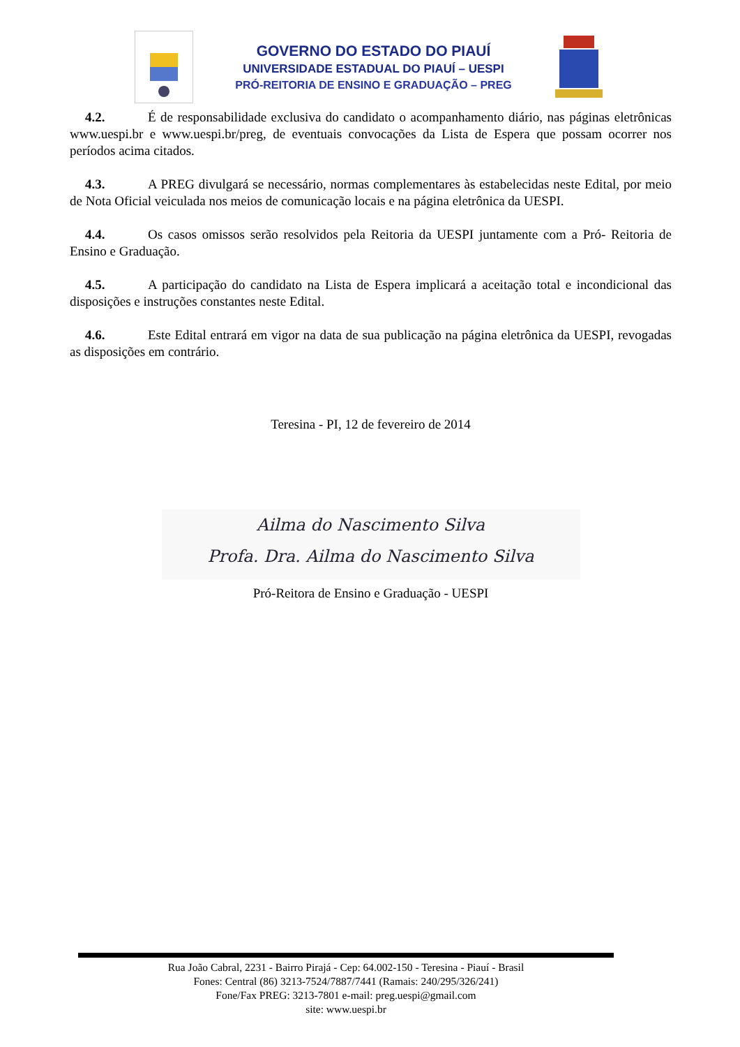GOVERNO DO ESTADO DO PIAUÍ
UNIVERSIDADE ESTADUAL DO PIAUÍ – UESPI
PRÓ-REITORIA DE ENSINO E GRADUAÇÃO – PREG
4.2. É de responsabilidade exclusiva do candidato o acompanhamento diário, nas páginas eletrônicas www.uespi.br e www.uespi.br/preg, de eventuais convocações da Lista de Espera que possam ocorrer nos períodos acima citados.
4.3. A PREG divulgará se necessário, normas complementares às estabelecidas neste Edital, por meio de Nota Oficial veiculada nos meios de comunicação locais e na página eletrônica da UESPI.
4.4. Os casos omissos serão resolvidos pela Reitoria da UESPI juntamente com a Pró- Reitoria de Ensino e Graduação.
4.5. A participação do candidato na Lista de Espera implicará a aceitação total e incondicional das disposições e instruções constantes neste Edital.
4.6. Este Edital entrará em vigor na data de sua publicação na página eletrônica da UESPI, revogadas as disposições em contrário.
Teresina - PI, 12 de fevereiro de 2014
Ailma do Nascimento Silva
Profa. Dra. Ailma do Nascimento Silva
Pró-Reitora de Ensino e Graduação - UESPI
Rua João Cabral, 2231 - Bairro Pirajá - Cep: 64.002-150 - Teresina - Piauí - Brasil
Fones: Central (86) 3213-7524/7887/7441 (Ramais: 240/295/326/241)
Fone/Fax PREG: 3213-7801 e-mail: preg.uespi@gmail.com
site: www.uespi.br